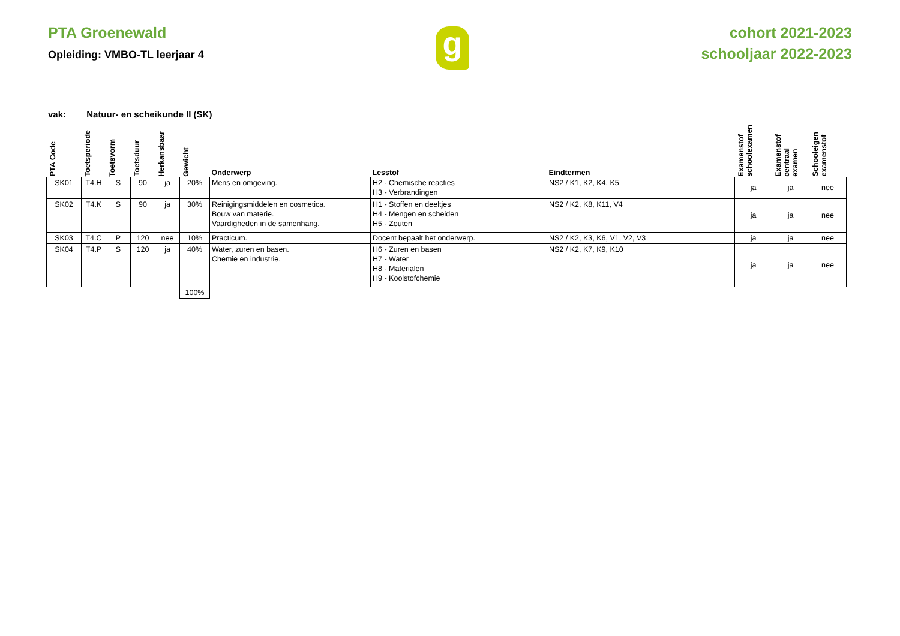PTA Groenewald
Opleiding: VMBO-TL leerjaar 4
g
cohort 2021-2023
schooljaar 2022-2023
vak: Natuur- en scheikunde II (SK)
| PTA Code | Toetsperiode | Toetsvorm | Toetsduur | Herkansbaar | Gewicht | Onderwerp | Lesstof | Eindtermen | Examenstof schoolexamen | Examenstof centraal examen | Schooleigen examenstof |
| --- | --- | --- | --- | --- | --- | --- | --- | --- | --- | --- | --- |
| SK01 | T4.H | S | 90 | ja | 20% | Mens en omgeving. | H2 - Chemische reacties H3 - Verbrandingen | NS2 / K1, K2, K4, K5 | ja | ja | nee |
| SK02 | T4.K | S | 90 | ja | 30% | Reinigingsmiddelen en cosmetica. Bouw van materie. Vaardigheden in de samenhang. | H1 - Stoffen en deeltjes H4 - Mengen en scheiden H5 - Zouten | NS2 / K2, K8, K11, V4 | ja | ja | nee |
| SK03 | T4.C | P | 120 | nee | 10% | Practicum. | Docent bepaalt het onderwerp. | NS2 / K2, K3, K6, V1, V2, V3 | ja | ja | nee |
| SK04 | T4.P | S | 120 | ja | 40% | Water, zuren en basen. Chemie en industrie. | H6 - Zuren en basen H7 - Water H8 - Materialen H9 - Koolstofchemie | NS2 / K2, K7, K9, K10 | ja | ja | nee |
| | | | | | 100% | | | | | | |